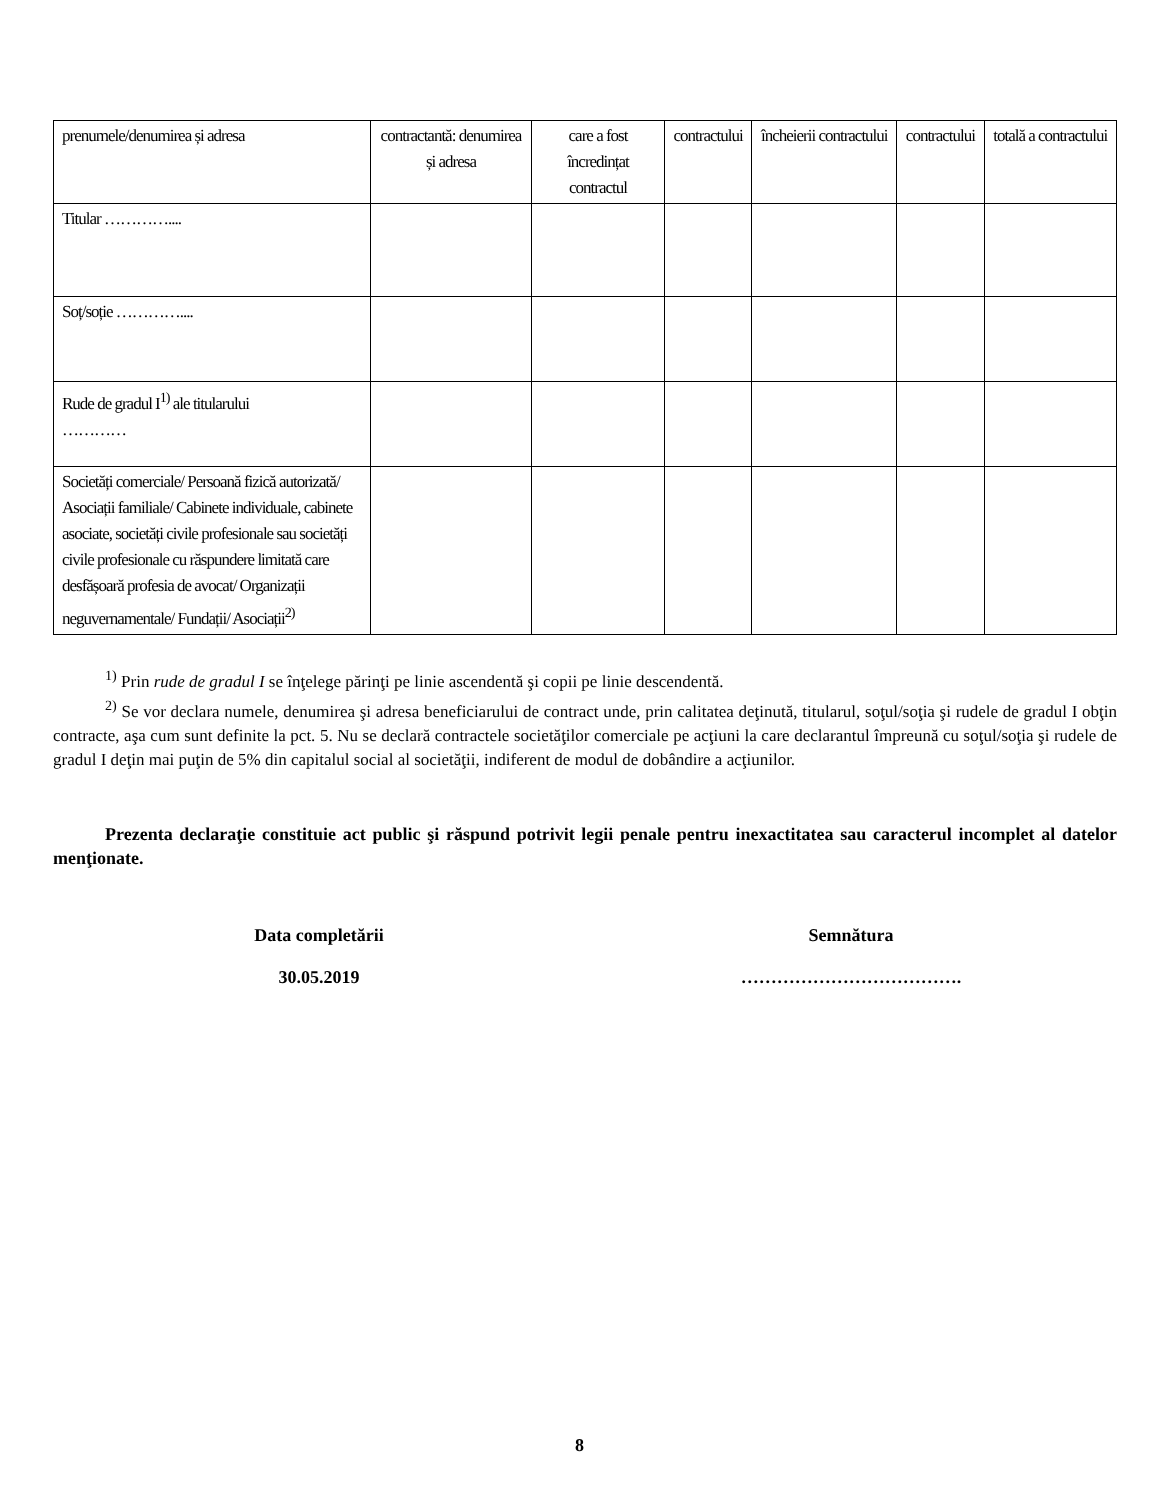| prenumele/denumirea și adresa | contractantă: denumirea și adresa | care a fost încredințat contractul | contractului | încheierii contractului | contractului | totală a contractului |
| Titular ………….... | | | | | | |
| Soț/soție ………….... | | | | | | |
| Rude de gradul I<sup>1)</sup> ale titularului ………… | | | | | | |
| Societăți comerciale/ Persoană fizică autorizată/ Asociații familiale/ Cabinete individuale, cabinete asociate, societăți civile profesionale sau societăți civile profesionale cu răspundere limitată care desfășoară profesia de avocat/ Organizații neguvernamentale/ Fundații/ Asociații<sup>2)</sup> | | | | | | |
<sup>1)</sup> Prin rude de gradul I se înţelege părinţi pe linie ascendentă şi copii pe linie descendentă.
<sup>2)</sup> Se vor declara numele, denumirea şi adresa beneficiarului de contract unde, prin calitatea deţinută, titularul, soţul/soţia şi rudele de gradul I obţin contracte, aşa cum sunt definite la pct. 5. Nu se declară contractele societăţilor comerciale pe acţiuni la care declarantul împreună cu soţul/soţia şi rudele de gradul I deţin mai puţin de 5% din capitalul social al societăţii, indiferent de modul de dobândire a acţiunilor.
Prezenta declaraţie constituie act public şi răspund potrivit legii penale pentru inexactitatea sau caracterul incomplet al datelor menţionate.
Data completării
30.05.2019
Semnătura
……………………………….
8